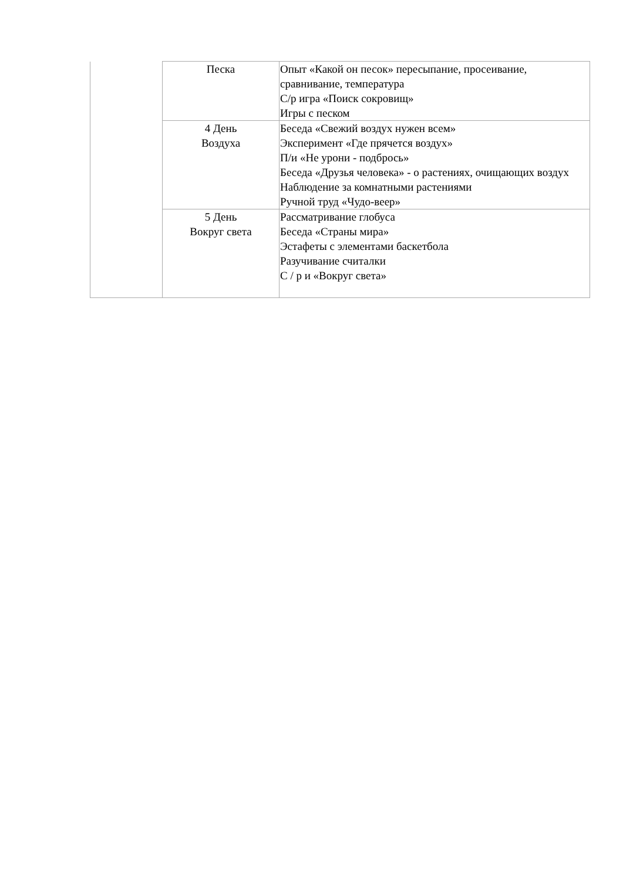| | Песка | Опыт «Какой он песок» пересыпание, просеивание, сравнивание, температура С/р игра «Поиск сокровищ» Игры с песком |
| | 4 День Воздуха | Беседа «Свежий воздух нужен всем» Эксперимент «Где прячется воздух» П/и «Не урони - подбрось» Беседа «Друзья человека» - о растениях, очищающих воздух Наблюдение за комнатными растениями Ручной труд «Чудо-веер» |
| | 5 День Вокруг света | Рассматривание глобуса Беседа «Страны мира» Эстафеты с элементами баскетбола Разучивание считалки С / р и «Вокруг света» |